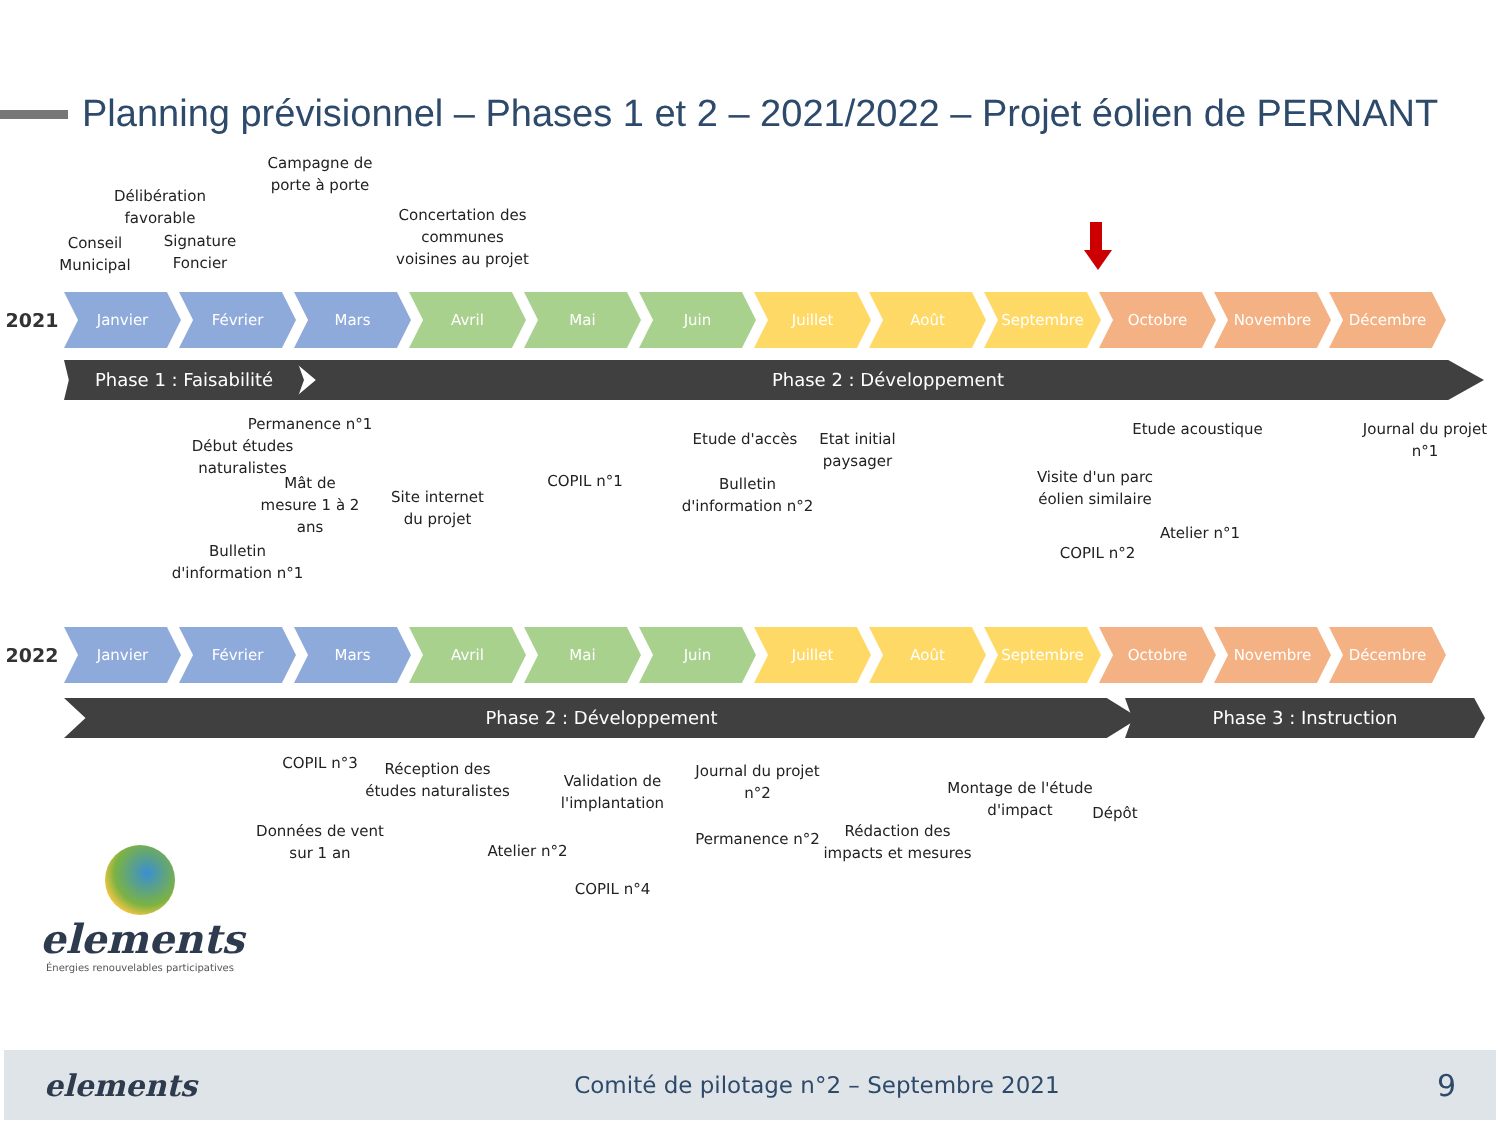Planning prévisionnel – Phases 1 et 2 – 2021/2022 – Projet éolien de PERNANT
Campagne de porte à porte
Délibération favorable
Conseil Municipal
Signature Foncier
Concertation des communes voisines au projet
2021
Janvier Février Mars Avril Mai Juin Juillet Août Septembre Octobre Novembre Décembre
Phase 1 : Faisabilité Phase 2 : Développement
Permanence n°1
Début études naturalistes
Mât de mesure 1 à 2 ans
Bulletin d'information n°1
Site internet du projet
COPIL n°1
Etude d'accès
Bulletin d'information n°2
Etat initial paysager
Visite d'un parc éolien similaire
COPIL n°2
Etude acoustique
Atelier n°1
Journal du projet n°1
2022
Janvier Février Mars Avril Mai Juin Juillet Août Septembre Octobre Novembre Décembre
Phase 2 : Développement Phase 3 : Instruction
COPIL n°3
Données de vent sur 1 an
Réception des études naturalistes
Atelier n°2
Validation de l'implantation
COPIL n°4
Journal du projet n°2
Permanence n°2
Rédaction des impacts et mesures
Montage de l'étude d'impact
Dépôt
elements
Énergies renouvelables participatives
elements Comité de pilotage n°2 – Septembre 2021 9